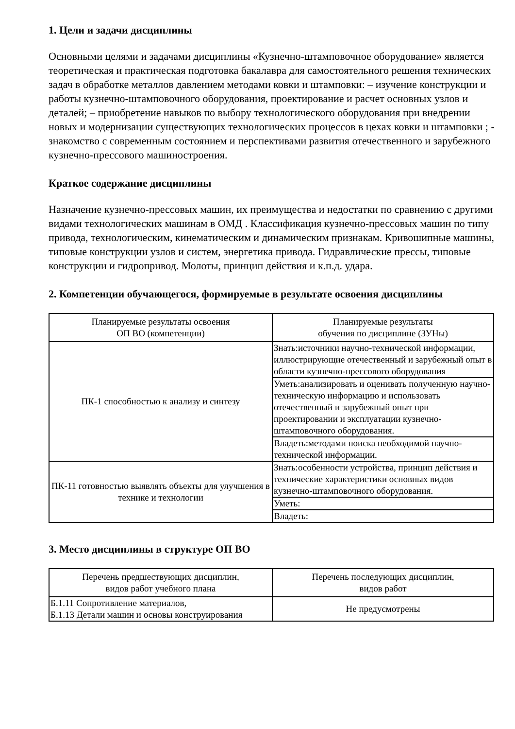1. Цели и задачи дисциплины
Основными целями и задачами дисциплины «Кузнечно-штамповочное оборудование» является теоретическая и практическая подготовка бакалавра для самостоятельного решения технических задач в обработке металлов давлением методами ковки и штамповки: – изучение конструкции и работы кузнечно-штамповочного оборудования, проектирование и расчет основных узлов и деталей; – приобретение навыков по выбору технологического оборудования при внедрении новых и модернизации существующих технологических процессов в цехах ковки и штамповки ; - знакомство с современным состоянием и перспективами развития отечественного и зарубежного кузнечно-прессового машиностроения.
Краткое содержание дисциплины
Назначение кузнечно-прессовых машин, их преимущества и недостатки по сравнению с другими видами технологических машинам в ОМД . Классификация кузнечно-прессовых машин по типу привода, технологическим, кинематическим и динамическим признакам. Кривошипные машины, типовые конструкции узлов и систем, энергетика привода. Гидравлические прессы, типовые конструкции и гидропривод. Молоты, принцип действия и к.п.д. удара.
2. Компетенции обучающегося, формируемые в результате освоения дисциплины
| Планируемые результаты освоения ОП ВО (компетенции) | Планируемые результаты обучения по дисциплине (ЗУНы) |
| --- | --- |
| ПК-1 способностью к анализу и синтезу | Знать:источники научно-технической информации, иллюстрирующие отечественный и зарубежный опыт в области кузнечно-прессового оборудования |
| | Уметь:анализировать и оценивать полученную научно-техническую информацию и использовать отечественный и зарубежный опыт при проектировании и эксплуатации кузнечно-штамповочного оборудования. |
| | Владеть:методами поиска необходимой научно-технической информации. |
| ПК-11 готовностью выявлять объекты для улучшения в технике и технологии | Знать:особенности устройства, принцип действия и технические характеристики основных видов кузнечно-штамповочного оборудования. |
| | Уметь: |
| | Владеть: |
3. Место дисциплины в структуре ОП ВО
| Перечень предшествующих дисциплин, видов работ учебного плана | Перечень последующих дисциплин, видов работ |
| --- | --- |
| Б.1.11 Сопротивление материалов, Б.1.13 Детали машин и основы конструирования | Не предусмотрены |